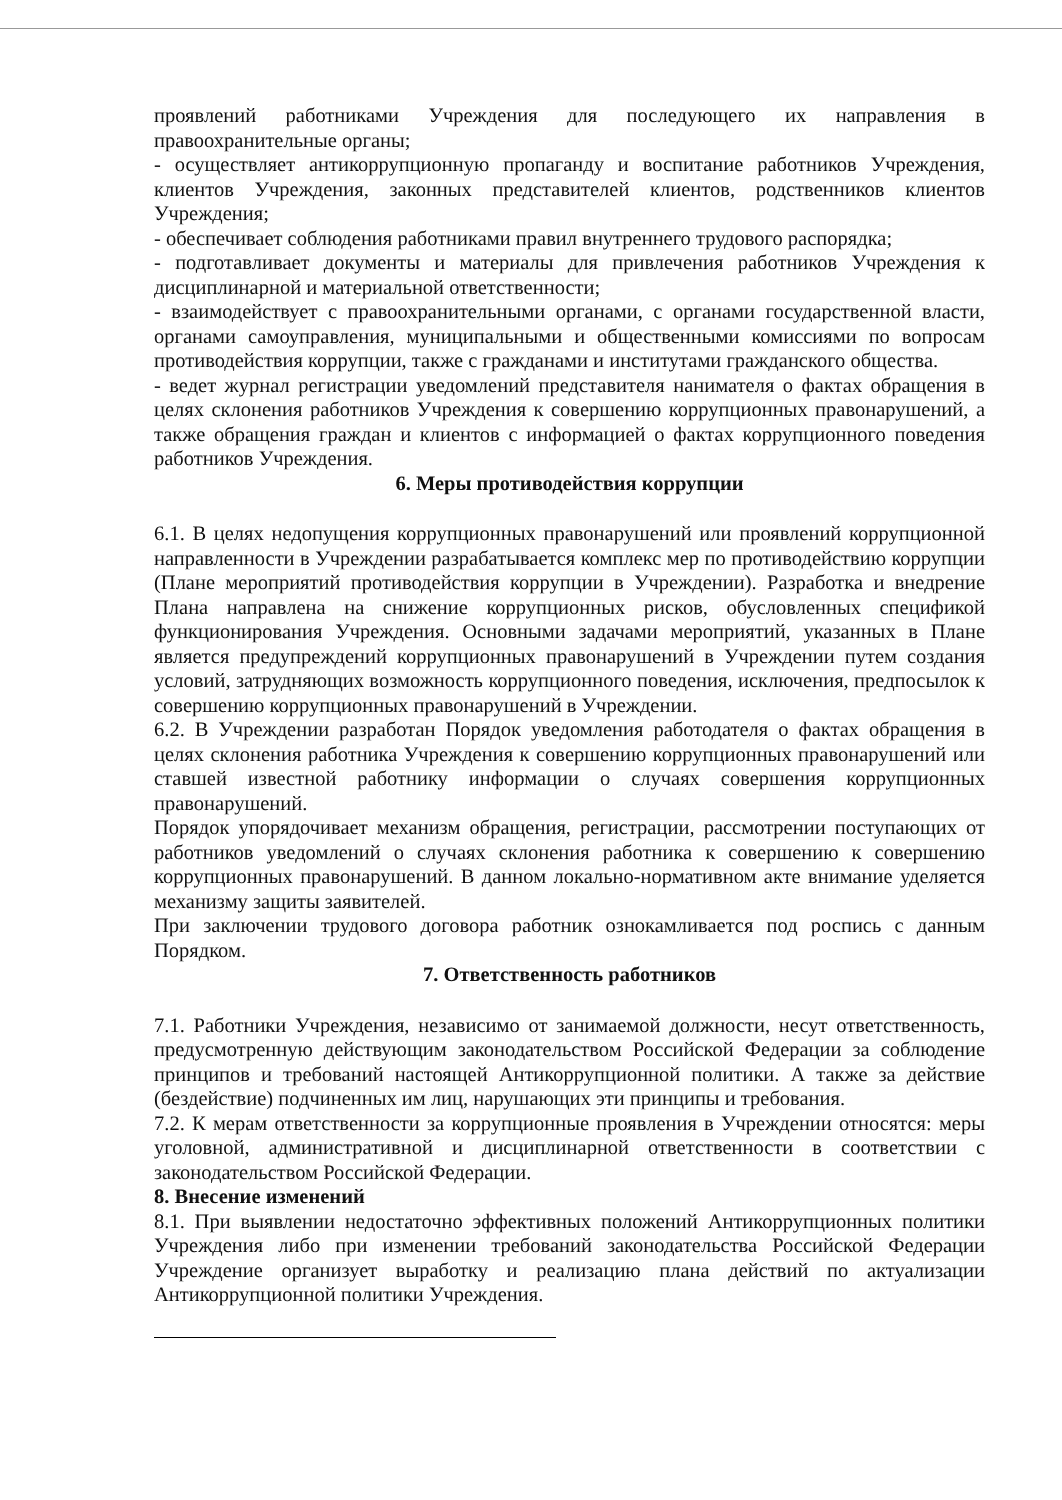проявлений работниками Учреждения для последующего их направления в правоохранительные органы;
- осуществляет антикоррупционную пропаганду и воспитание работников Учреждения, клиентов Учреждения, законных представителей клиентов, родственников клиентов Учреждения;
- обеспечивает соблюдения работниками правил внутреннего трудового распорядка;
- подготавливает документы и материалы для привлечения работников Учреждения к дисциплинарной и материальной ответственности;
- взаимодействует с правоохранительными органами, с органами государственной власти, органами самоуправления, муниципальными и общественными комиссиями по вопросам противодействия коррупции, также с гражданами и институтами гражданского общества.
- ведет журнал регистрации уведомлений представителя нанимателя о фактах обращения в целях склонения работников Учреждения к совершению коррупционных правонарушений, а также обращения граждан и клиентов с информацией о фактах коррупционного поведения работников Учреждения.
6. Меры противодействия коррупции
6.1. В целях недопущения коррупционных правонарушений или проявлений коррупционной направленности в Учреждении разрабатывается комплекс мер по противодействию коррупции (Плане мероприятий противодействия коррупции в Учреждении). Разработка и внедрение Плана направлена на снижение коррупционных рисков, обусловленных спецификой функционирования Учреждения. Основными задачами мероприятий, указанных в Плане является предупреждений коррупционных правонарушений в Учреждении путем создания условий, затрудняющих возможность коррупционного поведения, исключения, предпосылок к совершению коррупционных правонарушений в Учреждении.
6.2. В Учреждении разработан Порядок уведомления работодателя о фактах обращения в целях склонения работника Учреждения к совершению коррупционных правонарушений или ставшей известной работнику информации о случаях совершения коррупционных правонарушений.
Порядок упорядочивает механизм обращения, регистрации, рассмотрении поступающих от работников уведомлений о случаях склонения работника к совершению к совершению коррупционных правонарушений. В данном локально-нормативном акте внимание уделяется механизму защиты заявителей.
При заключении трудового договора работник ознокамливается под роспись с данным Порядком.
7. Ответственность работников
7.1. Работники Учреждения, независимо от занимаемой должности, несут ответственность, предусмотренную действующим законодательством Российской Федерации за соблюдение принципов и требований настоящей Антикоррупционной политики. А также за действие (бездействие) подчиненных им лиц, нарушающих эти принципы и требования.
7.2. К мерам ответственности за коррупционные проявления в Учреждении относятся: меры уголовной, административной и дисциплинарной ответственности в соответствии с законодательством Российской Федерации.
8. Внесение изменений
8.1. При выявлении недостаточно эффективных положений Антикоррупционных политики Учреждения либо при изменении требований законодательства Российской Федерации Учреждение организует выработку и реализацию плана действий по актуализации Антикоррупционной политики Учреждения.